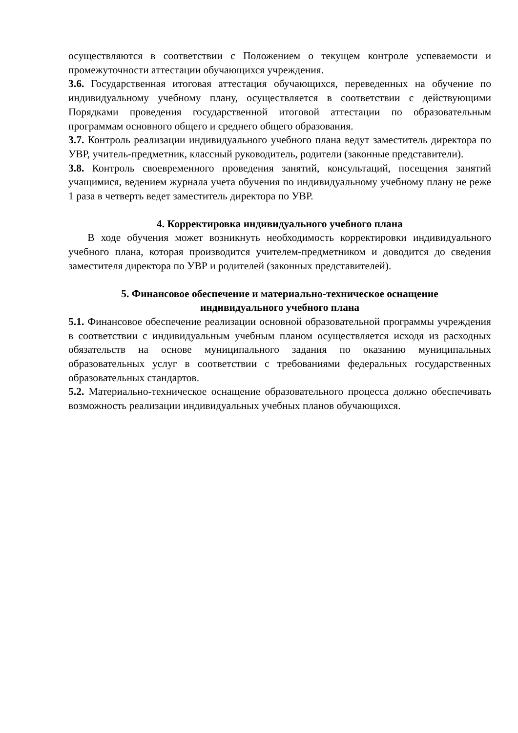осуществляются в соответствии с Положением о текущем контроле успеваемости и промежуточности аттестации обучающихся учреждения.
3.6. Государственная итоговая аттестация обучающихся, переведенных на обучение по индивидуальному учебному плану, осуществляется в соответствии с действующими Порядками проведения государственной итоговой аттестации по образовательным программам основного общего и среднего общего образования.
3.7. Контроль реализации индивидуального учебного плана ведут заместитель директора по УВР, учитель-предметник, классный руководитель, родители (законные представители).
3.8. Контроль своевременного проведения занятий, консультаций, посещения занятий учащимися, ведением журнала учета обучения по индивидуальному учебному плану не реже 1 раза в четверть ведет заместитель директора по УВР.
4. Корректировка индивидуального учебного плана
В ходе обучения может возникнуть необходимость корректировки индивидуального учебного плана, которая производится учителем-предметником и доводится до сведения заместителя директора по УВР и родителей (законных представителей).
5. Финансовое обеспечение и материально-техническое оснащение
индивидуального учебного плана
5.1. Финансовое обеспечение реализации основной образовательной программы учреждения в соответствии с индивидуальным учебным планом осуществляется исходя из расходных обязательств на основе муниципального задания по оказанию муниципальных образовательных услуг в соответствии с требованиями федеральных государственных образовательных стандартов.
5.2. Материально-техническое оснащение образовательного процесса должно обеспечивать возможность реализации индивидуальных учебных планов обучающихся.